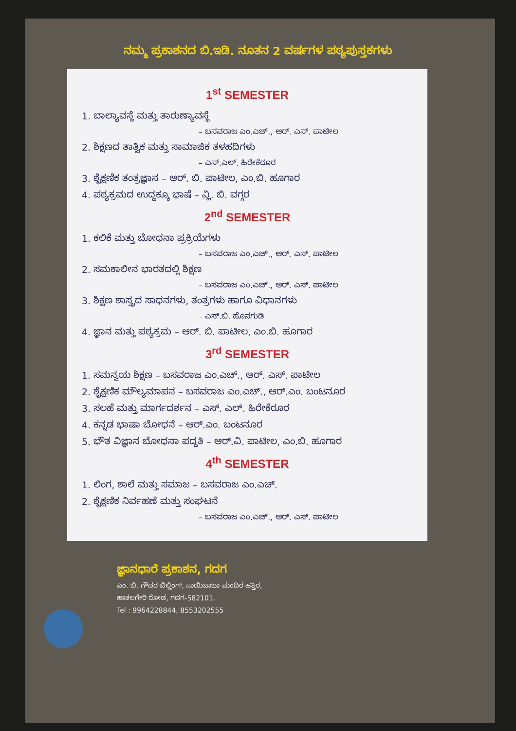ನಮ್ಮ ಪ್ರಕಾಶನದ ಬಿ.ಇಡಿ. ನೂತನ 2 ವರ್ಷಗಳ ಪಠ್ಯಪುಸ್ತಕಗಳು
1<sup>st</sup> SEMESTER
1. ಬಾಲ್ಯಾವಸ್ಥೆ ಮತ್ತು ತಾರುಣ್ಯಾವಸ್ಥೆ
– ಬಸವರಾಜ ಎಂ.ಎಚ್., ಆರ್. ಎಸ್. ಪಾಟೀಲ
2. ಶಿಕ್ಷಣದ ತಾತ್ವಿಕ ಮತ್ತು ಸಾಮಾಜಿಕ ತಳಹದಿಗಳು
– ಎಸ್.ಎಲ್. ಹಿರೇಕೆರೂರ
3. ಶೈಕ್ಷಣಿಕ ತಂತ್ರಜ್ಞಾನ – ಆರ್. ಬಿ. ಪಾಟೀಲ, ಎಂ.ಬಿ. ಹೂಗಾರ
4. ಪಠ್ಯಕ್ರಮದ ಉದ್ದಕ್ಕೂ ಭಾಷೆ – ವ್ಹಿ. ಬಿ. ವಗ್ಗರ
2<sup>nd</sup> SEMESTER
1. ಕಲಿಕೆ ಮತ್ತು ಬೋಧನಾ ಪ್ರಕ್ರಿಯೆಗಳು
– ಬಸವರಾಜ ಎಂ.ಎಚ್., ಆರ್. ಎಸ್. ಪಾಟೀಲ
2. ಸಮಕಾಲೀನ ಭಾರತದಲ್ಲಿ ಶಿಕ್ಷಣ
– ಬಸವರಾಜ ಎಂ.ಎಚ್., ಆರ್. ಎಸ್. ಪಾಟೀಲ
3. ಶಿಕ್ಷಣ ಶಾಸ್ತ್ರದ ಸಾಧನಗಳು, ತಂತ್ರಗಳು ಹಾಗೂ ವಿಧಾನಗಳು
– ಎಸ್.ಬಿ. ಹೊನಗುಡಿ
4. ಜ್ಞಾನ ಮತ್ತು ಪಠ್ಯಕ್ರಮ – ಆರ್. ಬಿ. ಪಾಟೀಲ, ಎಂ.ಬಿ. ಹೂಗಾರ
3<sup>rd</sup> SEMESTER
1. ಸಮನ್ವಯ ಶಿಕ್ಷಣ – ಬಸವರಾಜ ಎಂ.ಎಚ್., ಆರ್. ಎಸ್. ಪಾಟೀಲ
2. ಶೈಕ್ಷಣಿಕ ಮೌಲ್ಯಮಾಪನ – ಬಸವರಾಜ ಎಂ.ಎಚ್., ಆರ್.ಎಂ. ಬಂಟನೂರ
3. ಸಲಹೆ ಮತ್ತು ಮಾರ್ಗದರ್ಶನ – ಎಸ್. ಎಲ್. ಹಿರೇಕೆರೂರ
4. ಕನ್ನಡ ಭಾಷಾ ಬೋಧನೆ – ಆರ್.ಎಂ. ಬಂಟನೂರ
5. ಭೌತ ವಿಜ್ಞಾನ ಬೋಧನಾ ಪದ್ಧತಿ – ಆರ್.ವಿ. ಪಾಟೀಲ, ಎಂ.ಬಿ. ಹೂಗಾರ
4<sup>th</sup> SEMESTER
1. ಲಿಂಗ, ಶಾಲೆ ಮತ್ತು ಸಮಾಜ – ಬಸವರಾಜ ಎಂ.ಎಚ್.
2. ಶೈಕ್ಷಣಿಕ ನಿರ್ವಹಣೆ ಮತ್ತು ಸಂಘಟನೆ
– ಬಸವರಾಜ ಎಂ.ಎಚ್., ಆರ್. ಎಸ್. ಪಾಟೀಲ
ಜ್ಞಾನಧಾರೆ ಪ್ರಕಾಶನ, ಗದಗ
ಎಂ. ಬಿ. ಗೌಡರ ಬಿಲ್ಡಿಂಗ್, ಸಾಯಿಬಾಬಾ ಮಂದಿರ ಹತ್ತಿರ,
ಹಾತಲಗೇರಿ ರೋಡ, ಗದಗ-582101.
Tel : 9964228844, 8553202555